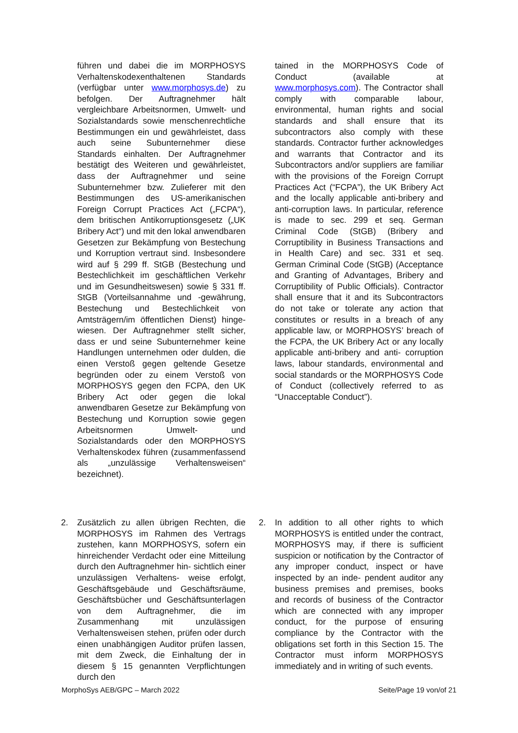führen und dabei die im MORPHOSYS Verhaltenskodexenthaltenen Standards (verfügbar unter www.morphosys.de) zu befolgen. Der Auftragnehmer hält vergleichbare Arbeitsnormen, Umwelt- und Sozialstandards sowie menschenrechtliche Bestimmungen ein und gewährleistet, dass auch seine Subunternehmer diese Standards einhalten. Der Auftragnehmer bestätigt des Weiteren und gewährleistet, dass der Auftragnehmer und seine Subunternehmer bzw. Zulieferer mit den Bestimmungen des US-amerikanischen Foreign Corrupt Practices Act („FCPA“), dem britischen Antikorruptionsgesetz („UK Bribery Act“) und mit den lokal anwendbaren Gesetzen zur Bekämpfung von Bestechung und Korruption vertraut sind. Insbesondere wird auf § 299 ff. StGB (Bestechung und Bestechlichkeit im geschäftlichen Verkehr und im Gesundheitswesen) sowie § 331 ff. StGB (Vorteilsannahme und -gewährung, Bestechung und Bestechlichkeit von Amtsträgern/im öffentlichen Dienst) hinge- wiesen. Der Auftragnehmer stellt sicher, dass er und seine Subunternehmer keine Handlungen unternehmen oder dulden, die einen Verstoß gegen geltende Gesetze begründen oder zu einem Verstoß von MORPHOSYS gegen den FCPA, den UK Bribery Act oder gegen die lokal anwendbaren Gesetze zur Bekämpfung von Bestechung und Korruption sowie gegen Arbeitsnormen Umwelt- und Sozialstandards oder den MORPHOSYS Verhaltenskodex führen (zusammenfassend als „unzulässige Verhaltensweisen“ bezeichnet).
tained in the MORPHOSYS Code of Conduct (available at www.morphosys.com). The Contractor shall comply with comparable labour, environmental, human rights and social standards and shall ensure that its subcontractors also comply with these standards. Contractor further acknowledges and warrants that Contractor and its Subcontractors and/or suppliers are familiar with the provisions of the Foreign Corrupt Practices Act (“FCPA”), the UK Bribery Act and the locally applicable anti-bribery and anti-corruption laws. In particular, reference is made to sec. 299 et seq. German Criminal Code (StGB) (Bribery and Corruptibility in Business Transactions and in Health Care) and sec. 331 et seq. German Criminal Code (StGB) (Acceptance and Granting of Advantages, Bribery and Corruptibility of Public Officials). Contractor shall ensure that it and its Subcontractors do not take or tolerate any action that constitutes or results in a breach of any applicable law, or MORPHOSYS’ breach of the FCPA, the UK Bribery Act or any locally applicable anti-bribery and anti- corruption laws, labour standards, environmental and social standards or the MORPHOSYS Code of Conduct (collectively referred to as “Unacceptable Conduct”).
2. Zusätzlich zu allen übrigen Rechten, die MORPHOSYS im Rahmen des Vertrags zustehen, kann MORPHOSYS, sofern ein hinreichender Verdacht oder eine Mitteilung durch den Auftragnehmer hin- sichtlich einer unzulässigen Verhaltens- weise erfolgt, Geschäftsgebäude und Geschäftsräume, Geschäftsbücher und Geschäftsunterlagen von dem Auftragnehmer, die im Zusammenhang mit unzulässigen Verhaltensweisen stehen, prüfen oder durch einen unabhängigen Auditor prüfen lassen, mit dem Zweck, die Einhaltung der in diesem § 15 genannten Verpflichtungen durch den
2. In addition to all other rights to which MORPHOSYS is entitled under the contract, MORPHOSYS may, if there is sufficient suspicion or notification by the Contractor of any improper conduct, inspect or have inspected by an inde- pendent auditor any business premises and premises, books and records of business of the Contractor which are connected with any improper conduct, for the purpose of ensuring compliance by the Contractor with the obligations set forth in this Section 15. The Contractor must inform MORPHOSYS immediately and in writing of such events.
MorphoSys AEB/GPC – March 2022 Seite/Page 19 von/of 21